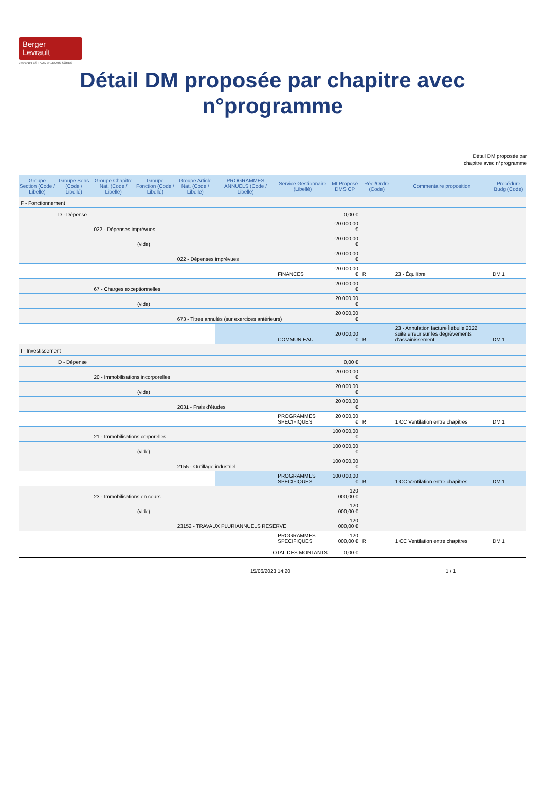Berger
Levrault
L'AVENIR EST AUX VALEURS SÛRES
Détail DM proposée par chapitre avec
n°programme
Détail DM proposée par
chapitre avec n°programme
| Groupe Section (Code / Libellé) | Groupe Sens (Code / Libellé) | Groupe Chapitre Nat. (Code / Libellé) | Groupe Fonction (Code / Libellé) | Groupe Article Nat. (Code / Libellé) | PROGRAMMES ANNUELS (Code / Libellé) | Service Gestionnaire (Libellé) | Mt Proposé DMS CP | Réel/Ordre (Code) | Commentaire proposition | Procédure Budg (Code) |
| --- | --- | --- | --- | --- | --- | --- | --- | --- | --- | --- |
| F - Fonctionnement | | | | | | | | | | |
| | D - Dépense | | | | | | 0,00 € | | | |
| | | 022 - Dépenses imprévues | | | | | -20 000,00 € | | | |
| | | | (vide) | | | | -20 000,00 € | | | |
| | | | | 022 - Dépenses imprévues | | | -20 000,00 € | | | |
| | | | | | | FINANCES | -20 000,00 € | R | 23 - Équilibre | DM 1 |
| | | 67 - Charges exceptionnelles | | | | | 20 000,00 € | | | |
| | | | (vide) | | | | 20 000,00 € | | | |
| | | | | 673 - Titres annulés (sur exercices antérieurs) | | | 20 000,00 € | | | |
| | | | | | | COMMUN EAU | 20 000,00 € | R | 23 - Annulation facture Îlébulle 2022 suite erreur sur les dégrèvements d'assainissement | DM 1 |
| I - Investissement | | | | | | | | | | |
| | D - Dépense | | | | | | 0,00 € | | | |
| | | 20 - Immobilisations incorporelles | | | | | 20 000,00 € | | | |
| | | | (vide) | | | | 20 000,00 € | | | |
| | | | | 2031 - Frais d'études | | | 20 000,00 € | | | |
| | | | | | | PROGRAMMES SPECIFIQUES | 20 000,00 € | R | 1 CC Ventilation entre chapitres | DM 1 |
| | | 21 - Immobilisations corporelles | | | | | 100 000,00 € | | | |
| | | | (vide) | | | | 100 000,00 € | | | |
| | | | | 2155 - Outillage industriel | | | 100 000,00 € | | | |
| | | | | | | PROGRAMMES SPECIFIQUES | 100 000,00 € | R | 1 CC Ventilation entre chapitres | DM 1 |
| | | 23 - Immobilisations en cours | | | | | -120 000,00 € | | | |
| | | | (vide) | | | | -120 000,00 € | | | |
| | | | | 23152 - TRAVAUX PLURIANNUELS RESERVE | | | -120 000,00 € | | | |
| | | | | | | PROGRAMMES SPECIFIQUES | -120 000,00 € | R | 1 CC Ventilation entre chapitres | DM 1 |
| TOTAL DES MONTANTS | | | | | | | 0,00 € | | | |
15/06/2023 14:20 1 / 1